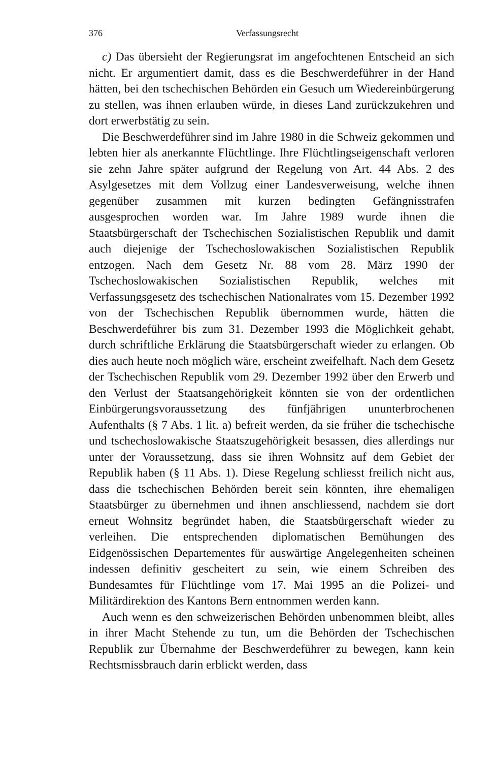376 Verfassungsrecht
c) Das übersieht der Regierungsrat im angefochtenen Entscheid an sich nicht. Er argumentiert damit, dass es die Beschwerdeführer in der Hand hätten, bei den tschechischen Behörden ein Gesuch um Wiedereinbürgerung zu stellen, was ihnen erlauben würde, in dieses Land zurückzukehren und dort erwerbstätig zu sein.
Die Beschwerdeführer sind im Jahre 1980 in die Schweiz gekommen und lebten hier als anerkannte Flüchtlinge. Ihre Flüchtlingseigenschaft verloren sie zehn Jahre später aufgrund der Regelung von Art. 44 Abs. 2 des Asylgesetzes mit dem Vollzug einer Landesverweisung, welche ihnen gegenüber zusammen mit kurzen bedingten Gefängnisstrafen ausgesprochen worden war. Im Jahre 1989 wurde ihnen die Staatsbürgerschaft der Tschechischen Sozialistischen Republik und damit auch diejenige der Tschechoslowakischen Sozialistischen Republik entzogen. Nach dem Gesetz Nr. 88 vom 28. März 1990 der Tschechoslowakischen Sozialistischen Republik, welches mit Verfassungsgesetz des tschechischen Nationalrates vom 15. Dezember 1992 von der Tschechischen Republik übernommen wurde, hätten die Beschwerdeführer bis zum 31. Dezember 1993 die Möglichkeit gehabt, durch schriftliche Erklärung die Staatsbürgerschaft wieder zu erlangen. Ob dies auch heute noch möglich wäre, erscheint zweifelhaft. Nach dem Gesetz der Tschechischen Republik vom 29. Dezember 1992 über den Erwerb und den Verlust der Staatsangehörigkeit könnten sie von der ordentlichen Einbürgerungsvoraussetzung des fünfjährigen ununterbrochenen Aufenthalts (§ 7 Abs. 1 lit. a) befreit werden, da sie früher die tschechische und tschechoslowakische Staatszugehörigkeit besassen, dies allerdings nur unter der Voraussetzung, dass sie ihren Wohnsitz auf dem Gebiet der Republik haben (§ 11 Abs. 1). Diese Regelung schliesst freilich nicht aus, dass die tschechischen Behörden bereit sein könnten, ihre ehemaligen Staatsbürger zu übernehmen und ihnen anschliessend, nachdem sie dort erneut Wohnsitz begründet haben, die Staatsbürgerschaft wieder zu verleihen. Die entsprechenden diplomatischen Bemühungen des Eidgenössischen Departementes für auswärtige Angelegenheiten scheinen indessen definitiv gescheitert zu sein, wie einem Schreiben des Bundesamtes für Flüchtlinge vom 17. Mai 1995 an die Polizei- und Militärdirektion des Kantons Bern entnommen werden kann.
Auch wenn es den schweizerischen Behörden unbenommen bleibt, alles in ihrer Macht Stehende zu tun, um die Behörden der Tschechischen Republik zur Übernahme der Beschwerdeführer zu bewegen, kann kein Rechtsmissbrauch darin erblickt werden, dass